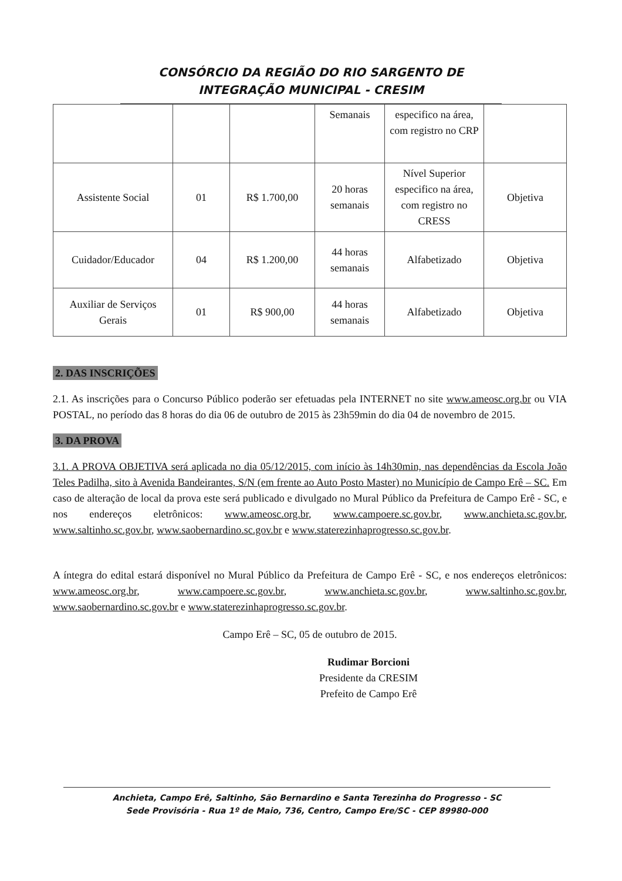CONSÓRCIO DA REGIÃO DO RIO SARGENTO DE
INTEGRAÇÃO MUNICIPAL - CRESIM
| | | | Semanais | especifico na área, com registro no CRP | |
| Assistente Social | 01 | R$ 1.700,00 | 20 horas semanais | Nível Superior especifico na área, com registro no CRESS | Objetiva |
| Cuidador/Educador | 04 | R$ 1.200,00 | 44 horas semanais | Alfabetizado | Objetiva |
| Auxiliar de Serviços Gerais | 01 | R$ 900,00 | 44 horas semanais | Alfabetizado | Objetiva |
2. DAS INSCRIÇÕES
2.1. As inscrições para o Concurso Público poderão ser efetuadas pela INTERNET no site www.ameosc.org.br ou VIA POSTAL, no período das 8 horas do dia 06 de outubro de 2015 às 23h59min do dia 04 de novembro de 2015.
3. DA PROVA
3.1. A PROVA OBJETIVA será aplicada no dia 05/12/2015, com início às 14h30min, nas dependências da Escola João Teles Padilha, sito à Avenida Bandeirantes, S/N (em frente ao Auto Posto Master) no Município de Campo Erê – SC. Em caso de alteração de local da prova este será publicado e divulgado no Mural Público da Prefeitura de Campo Erê - SC, e nos endereços eletrônicos: www.ameosc.org.br, www.campoere.sc.gov.br, www.anchieta.sc.gov.br, www.saltinho.sc.gov.br, www.saobernardino.sc.gov.br e www.staterezinhaprogresso.sc.gov.br.
A íntegra do edital estará disponível no Mural Público da Prefeitura de Campo Erê - SC, e nos endereços eletrônicos: www.ameosc.org.br, www.campoere.sc.gov.br, www.anchieta.sc.gov.br, www.saltinho.sc.gov.br, www.saobernardino.sc.gov.br e www.staterezinhaprogresso.sc.gov.br.
Campo Erê – SC, 05 de outubro de 2015.
Rudimar Borcioni
Presidente da CRESIM
Prefeito de Campo Erê
Anchieta, Campo Erê, Saltinho, São Bernardino e Santa Terezinha do Progresso - SC
Sede Provisória - Rua 1º de Maio, 736, Centro, Campo Ere/SC - CEP 89980-000